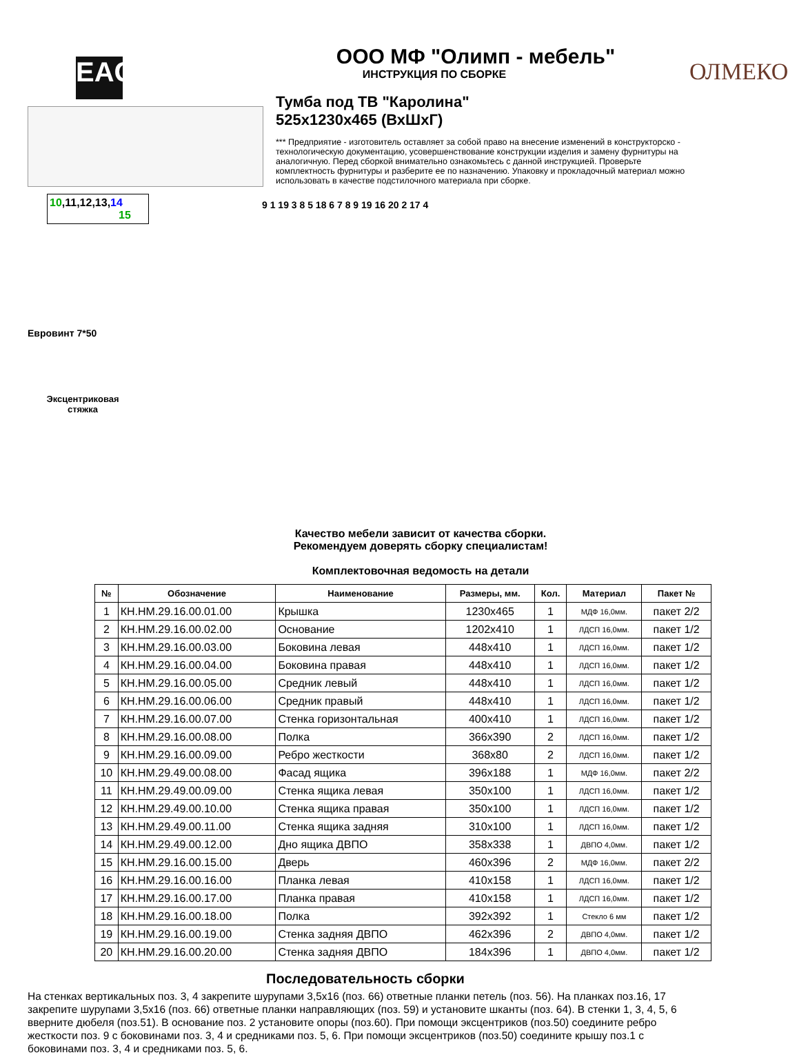EAC
10,11,12,13,14 15
Евровинт 7*50
Эксцентриковая стяжка
ООО МФ "Олимп - мебель"
ИНСТРУКЦИЯ ПО СБОРКЕ
Тумба под ТВ "Каролина"
525x1230x465 (ВхШхГ)
*** Предприятие - изготовитель оставляет за собой право на внесение изменений в конструкторско - технологическую документацию, усовершенствование конструкции изделия и замену фурнитуры на аналогичную. Перед сборкой внимательно ознакомьтесь с данной инструкцией. Проверьте комплектность фурнитуры и разберите ее по назначению. Упаковку и прокладочный материал можно использовать в качестве подстилочного материала при сборке.
9 1 19 3 8 5 18 6 7 8 9 19 16 20 2 17 4
ОЛМЕКО
Качество мебели зависит от качества сборки.
Рекомендуем доверять сборку специалистам!
Комплектовочная ведомость на детали
| № | Обозначение | Наименование | Размеры, мм. | Кол. | Материал | Пакет № |
| --- | --- | --- | --- | --- | --- | --- |
| 1 | КН.НМ.29.16.00.01.00 | Крышка | 1230x465 | 1 | МДФ 16,0мм. | пакет 2/2 |
| 2 | КН.НМ.29.16.00.02.00 | Основание | 1202x410 | 1 | ЛДСП 16,0мм. | пакет 1/2 |
| 3 | КН.НМ.29.16.00.03.00 | Боковина левая | 448x410 | 1 | ЛДСП 16,0мм. | пакет 1/2 |
| 4 | КН.НМ.29.16.00.04.00 | Боковина правая | 448x410 | 1 | ЛДСП 16,0мм. | пакет 1/2 |
| 5 | КН.НМ.29.16.00.05.00 | Средник левый | 448x410 | 1 | ЛДСП 16,0мм. | пакет 1/2 |
| 6 | КН.НМ.29.16.00.06.00 | Средник правый | 448x410 | 1 | ЛДСП 16,0мм. | пакет 1/2 |
| 7 | КН.НМ.29.16.00.07.00 | Стенка горизонтальная | 400x410 | 1 | ЛДСП 16,0мм. | пакет 1/2 |
| 8 | КН.НМ.29.16.00.08.00 | Полка | 366x390 | 2 | ЛДСП 16,0мм. | пакет 1/2 |
| 9 | КН.НМ.29.16.00.09.00 | Ребро жесткости | 368x80 | 2 | ЛДСП 16,0мм. | пакет 1/2 |
| 10 | КН.НМ.29.49.00.08.00 | Фасад ящика | 396x188 | 1 | МДФ 16,0мм. | пакет 2/2 |
| 11 | КН.НМ.29.49.00.09.00 | Стенка ящика левая | 350x100 | 1 | ЛДСП 16,0мм. | пакет 1/2 |
| 12 | КН.НМ.29.49.00.10.00 | Стенка ящика правая | 350x100 | 1 | ЛДСП 16,0мм. | пакет 1/2 |
| 13 | КН.НМ.29.49.00.11.00 | Стенка ящика задняя | 310x100 | 1 | ЛДСП 16,0мм. | пакет 1/2 |
| 14 | КН.НМ.29.49.00.12.00 | Дно ящика ДВПО | 358x338 | 1 | ДВПО 4,0мм. | пакет 1/2 |
| 15 | КН.НМ.29.16.00.15.00 | Дверь | 460x396 | 2 | МДФ 16,0мм. | пакет 2/2 |
| 16 | КН.НМ.29.16.00.16.00 | Планка левая | 410x158 | 1 | ЛДСП 16,0мм. | пакет 1/2 |
| 17 | КН.НМ.29.16.00.17.00 | Планка правая | 410x158 | 1 | ЛДСП 16,0мм. | пакет 1/2 |
| 18 | КН.НМ.29.16.00.18.00 | Полка | 392x392 | 1 | Стекло 6 мм | пакет 1/2 |
| 19 | КН.НМ.29.16.00.19.00 | Стенка задняя ДВПО | 462x396 | 2 | ДВПО 4,0мм. | пакет 1/2 |
| 20 | КН.НМ.29.16.00.20.00 | Стенка задняя ДВПО | 184x396 | 1 | ДВПО 4,0мм. | пакет 1/2 |
Последовательность сборки
На стенках вертикальных поз. 3, 4 закрепите шурупами 3,5x16 (поз. 66) ответные планки петель (поз. 56). На планках поз.16, 17 закрепите шурупами 3,5x16 (поз. 66) ответные планки направляющих (поз. 59) и установите шканты (поз. 64). В стенки 1, 3, 4, 5, 6 вверните дюбеля (поз.51). В основание поз. 2 установите опоры (поз.60). При помощи эксцентриков (поз.50) соедините ребро жесткости поз. 9 с боковинами поз. 3, 4 и средниками поз. 5, 6. При помощи эксцентриков (поз.50) соедините крышу поз.1 с боковинами поз. 3, 4 и средниками поз. 5, 6.